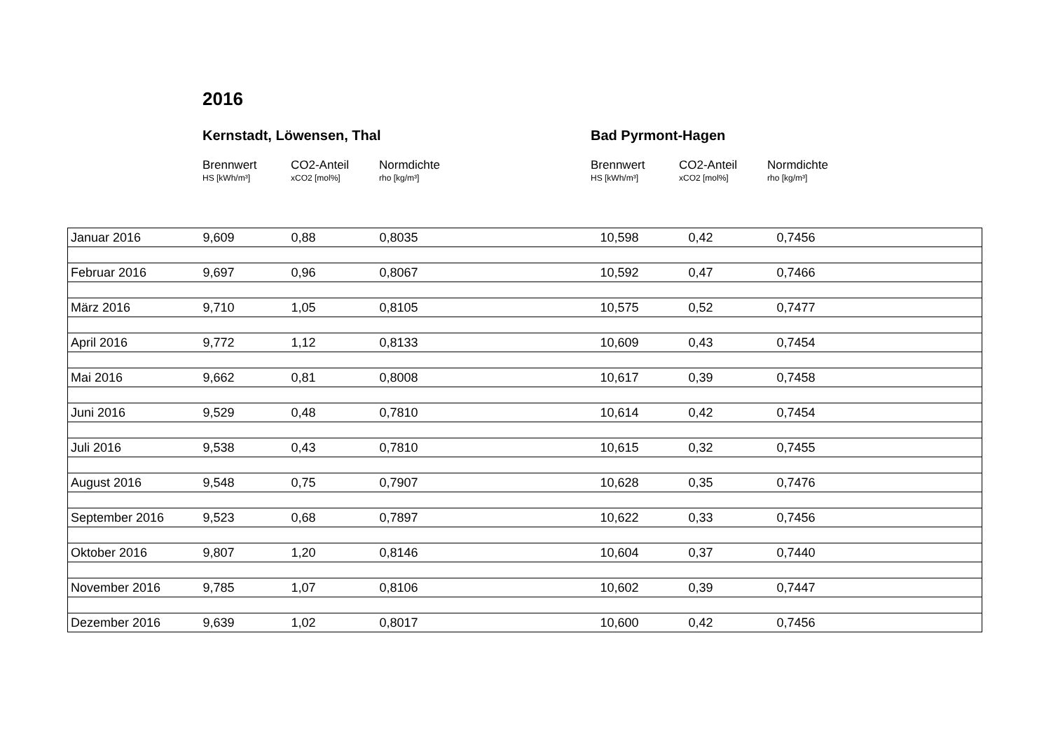2016
Kernstadt, Löwensen, Thal
Brennwert
HS [kWh/m³]
CO2-Anteil
xCO2 [mol%]
Normdichte
rho [kg/m³]
Bad Pyrmont-Hagen
Brennwert
HS [kWh/m³]
CO2-Anteil
xCO2 [mol%]
Normdichte
rho [kg/m³]
| Januar 2016 | 9,609 | 0,88 | 0,8035 | 10,598 | 0,42 | 0,7456 |
| Februar 2016 | 9,697 | 0,96 | 0,8067 | 10,592 | 0,47 | 0,7466 |
| März 2016 | 9,710 | 1,05 | 0,8105 | 10,575 | 0,52 | 0,7477 |
| April 2016 | 9,772 | 1,12 | 0,8133 | 10,609 | 0,43 | 0,7454 |
| Mai 2016 | 9,662 | 0,81 | 0,8008 | 10,617 | 0,39 | 0,7458 |
| Juni 2016 | 9,529 | 0,48 | 0,7810 | 10,614 | 0,42 | 0,7454 |
| Juli 2016 | 9,538 | 0,43 | 0,7810 | 10,615 | 0,32 | 0,7455 |
| August 2016 | 9,548 | 0,75 | 0,7907 | 10,628 | 0,35 | 0,7476 |
| September 2016 | 9,523 | 0,68 | 0,7897 | 10,622 | 0,33 | 0,7456 |
| Oktober 2016 | 9,807 | 1,20 | 0,8146 | 10,604 | 0,37 | 0,7440 |
| November 2016 | 9,785 | 1,07 | 0,8106 | 10,602 | 0,39 | 0,7447 |
| Dezember 2016 | 9,639 | 1,02 | 0,8017 | 10,600 | 0,42 | 0,7456 |